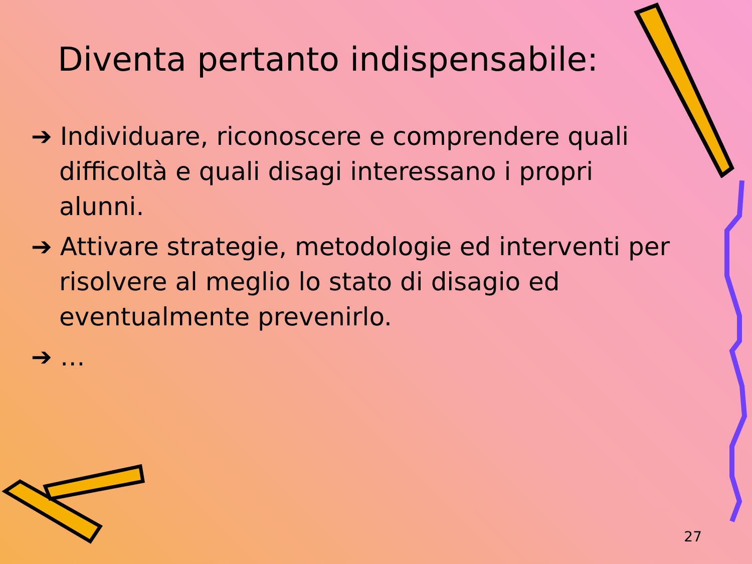Diventa pertanto indispensabile:
➔ Individuare, riconoscere e comprendere quali difficoltà e quali disagi interessano i propri alunni.
➔ Attivare strategie, metodologie ed interventi per risolvere al meglio lo stato di disagio ed eventualmente prevenirlo.
➔ …
27